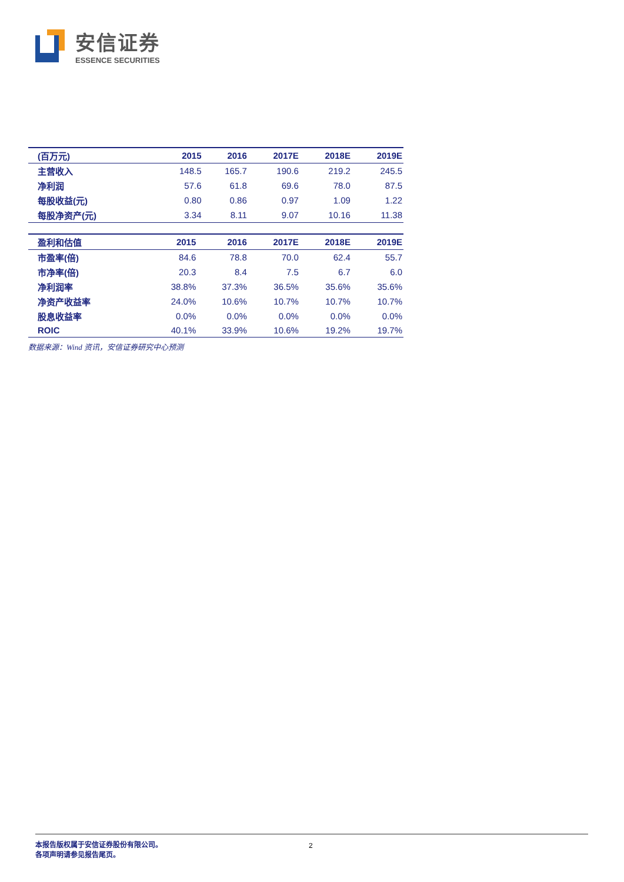安信证券
ESSENCE SECURITIES
| (百万元) | 2015 | 2016 | 2017E | 2018E | 2019E |
| --- | --- | --- | --- | --- | --- |
| 主营收入 | 148.5 | 165.7 | 190.6 | 219.2 | 245.5 |
| 净利润 | 57.6 | 61.8 | 69.6 | 78.0 | 87.5 |
| 每股收益(元) | 0.80 | 0.86 | 0.97 | 1.09 | 1.22 |
| 每股净资产(元) | 3.34 | 8.11 | 9.07 | 10.16 | 11.38 |
| 盈利和估值 | 2015 | 2016 | 2017E | 2018E | 2019E |
| --- | --- | --- | --- | --- | --- |
| 市盈率(倍) | 84.6 | 78.8 | 70.0 | 62.4 | 55.7 |
| 市净率(倍) | 20.3 | 8.4 | 7.5 | 6.7 | 6.0 |
| 净利润率 | 38.8% | 37.3% | 36.5% | 35.6% | 35.6% |
| 净资产收益率 | 24.0% | 10.6% | 10.7% | 10.7% | 10.7% |
| 股息收益率 | 0.0% | 0.0% | 0.0% | 0.0% | 0.0% |
| ROIC | 40.1% | 33.9% | 10.6% | 19.2% | 19.7% |
数据来源：Wind 资讯，安信证券研究中心预测
本报告版权属于安信证券股份有限公司。
各项声明请参见报告尾页。
2